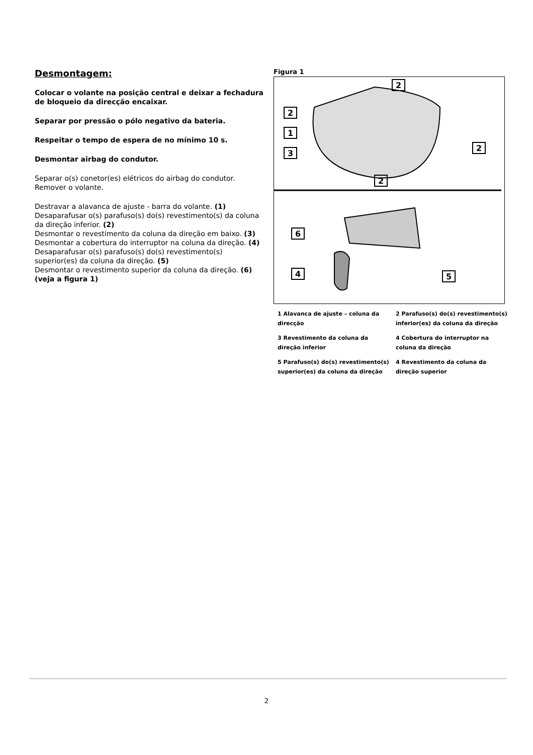Desmontagem:
Colocar o volante na posição central e deixar a fechadura de bloqueio da direcção encaixar.
Separar por pressão o pólo negativo da bateria.
Respeitar o tempo de espera de no mínimo 10 s.
Desmontar airbag do condutor.
Separar o(s) conetor(es) elétricos do airbag do condutor.
Remover o volante.
Destravar a alavanca de ajuste - barra do volante. (1)
Desaparafusar o(s) parafuso(s) do(s) revestimento(s) da coluna da direção inferior. (2)
Desmontar o revestimento da coluna da direção em baixo. (3)
Desmontar a cobertura do interruptor na coluna da direção. (4)
Desaparafusar o(s) parafuso(s) do(s) revestimento(s) superior(es) da coluna da direção. (5)
Desmontar o revestimento superior da coluna da direção. (6)
(veja a figura 1)
Figura 1
2
2
1
3
2
2
6
4
5
1 Alavanca de ajuste – coluna da direcção
2 Parafuso(s) do(s) revestimento(s) inferior(es) da coluna da direção
3 Revestimento da coluna da direção inferior
4 Cobertura do interruptor na coluna da direção
5 Parafuso(s) do(s) revestimento(s) superior(es) da coluna da direção
4 Revestimento da coluna da direção superior
2